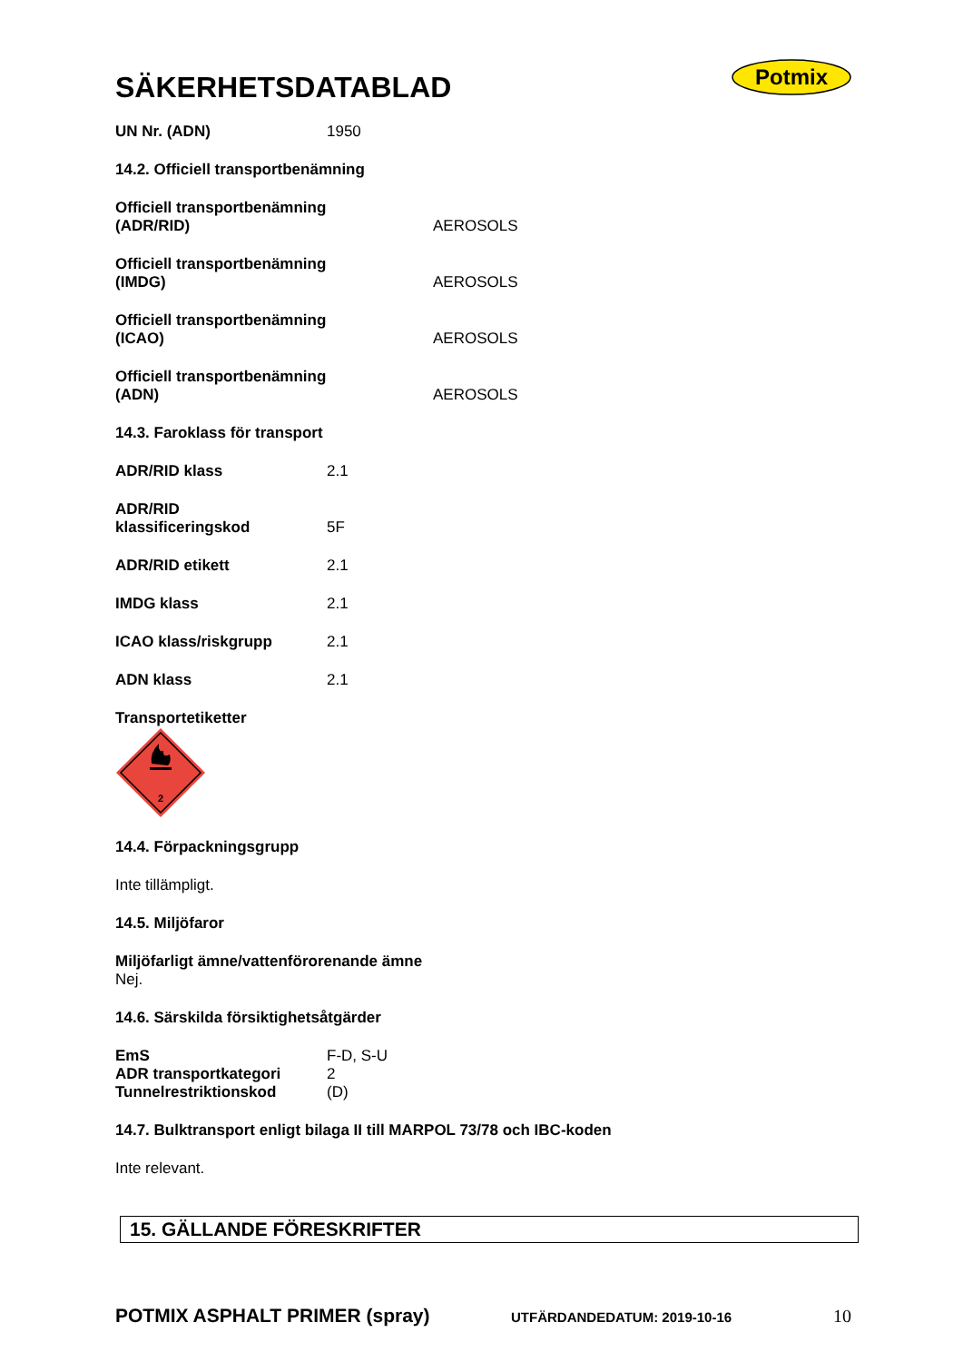Potmix
SÄKERHETSDATABLAD
UN Nr. (ADN) 1950
14.2. Officiell transportbenämning
Officiell transportbenämning
(ADR/RID) AEROSOLS
Officiell transportbenämning
(IMDG) AEROSOLS
Officiell transportbenämning
(ICAO) AEROSOLS
Officiell transportbenämning
(ADN) AEROSOLS
14.3. Faroklass för transport
ADR/RID klass 2.1
ADR/RID
klassificeringskod 5F
ADR/RID etikett 2.1
IMDG klass 2.1
ICAO klass/riskgrupp 2.1
ADN klass 2.1
Transportetiketter
2
14.4. Förpackningsgrupp
Inte tillämpligt.
14.5. Miljöfaror
Miljöfarligt ämne/vattenförorenande ämne
Nej.
14.6. Särskilda försiktighetsåtgärder
EmS F-D, S-U
ADR transportkategori 2
Tunnelrestriktionskod (D)
14.7. Bulktransport enligt bilaga II till MARPOL 73/78 och IBC-koden
Inte relevant.
15. GÄLLANDE FÖRESKRIFTER
POTMIX ASPHALT PRIMER (spray) UTFÄRDANDEDATUM: 2019-10-16 10